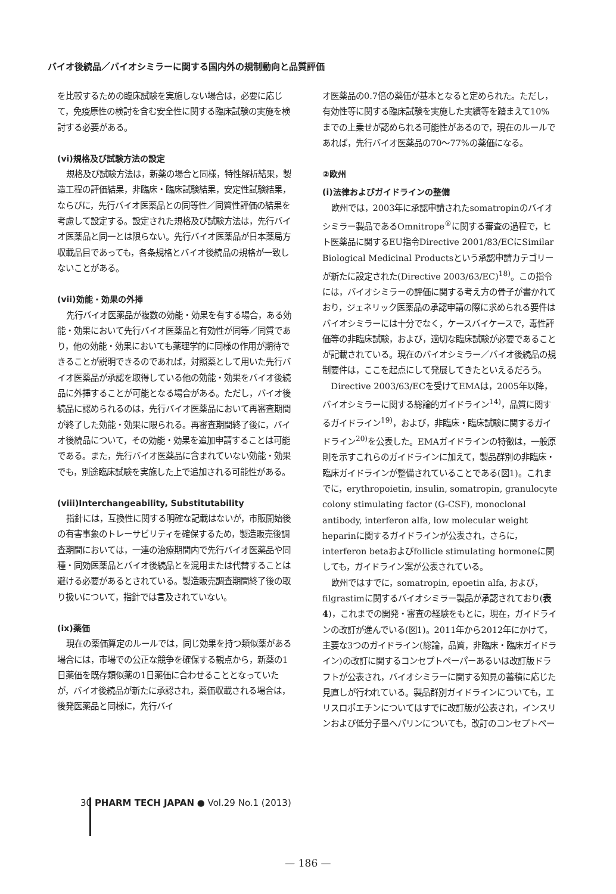バイオ後続品／バイオシミラーに関する国内外の規制動向と品質評価
を比較するための臨床試験を実施しない場合は，必要に応じて，免疫原性の検討を含む安全性に関する臨床試験の実施を検討する必要がある。
(vi)規格及び試験方法の設定
規格及び試験方法は，新薬の場合と同様，特性解析結果，製造工程の評価結果，非臨床・臨床試験結果，安定性試験結果，ならびに，先行バイオ医薬品との同等性／同質性評価の結果を考慮して設定する。設定された規格及び試験方法は，先行バイオ医薬品と同一とは限らない。先行バイオ医薬品が日本薬局方収載品目であっても，各条規格とバイオ後続品の規格が一致しないことがある。
(vii)効能・効果の外挿
先行バイオ医薬品が複数の効能・効果を有する場合，ある効能・効果において先行バイオ医薬品と有効性が同等／同質であり，他の効能・効果においても薬理学的に同様の作用が期待できることが説明できるのであれば，対照薬として用いた先行バイオ医薬品が承認を取得している他の効能・効果をバイオ後続品に外挿することが可能となる場合がある。ただし，バイオ後続品に認められるのは，先行バイオ医薬品において再審査期間が終了した効能・効果に限られる。再審査期間終了後に，バイオ後続品について，その効能・効果を追加申請することは可能である。また，先行バイオ医薬品に含まれていない効能・効果でも，別途臨床試験を実施した上で追加される可能性がある。
(viii)Interchangeability, Substitutability
指針には，互換性に関する明確な記載はないが，市販開始後の有害事象のトレーサビリティを確保するため，製造販売後調査期間においては，一連の治療期間内で先行バイオ医薬品や同種・同効医薬品とバイオ後続品とを混用または代替することは避ける必要があるとされている。製造販売調査期間終了後の取り扱いについて，指針では言及されていない。
(ix)薬価
現在の薬価算定のルールでは，同じ効果を持つ類似薬がある場合には，市場での公正な競争を確保する観点から，新薬の1日薬価を既存類似薬の1日薬価に合わせることとなっていたが，バイオ後続品が新たに承認され，薬価収載される場合は，後発医薬品と同様に，先行バイ
オ医薬品の0.7倍の薬価が基本となると定められた。ただし，有効性等に関する臨床試験を実施した実績等を踏まえて10%までの上乗せが認められる可能性があるので，現在のルールであれば，先行バイオ医薬品の70～77%の薬価になる。
②欧州
(i)法律およびガイドラインの整備
欧州では，2003年に承認申請されたsomatropinのバイオシミラー製品であるOmnitrope<sup>®</sup>に関する審査の過程で，ヒト医薬品に関するEU指令Directive 2001/83/ECにSimilar Biological Medicinal Productsという承認申請カテゴリーが新たに設定された(Directive 2003/63/EC)<sup>18)</sup>。この指令には，バイオシミラーの評価に関する考え方の骨子が書かれており，ジェネリック医薬品の承認申請の際に求められる要件はバイオシミラーには十分でなく，ケースバイケースで，毒性評価等の非臨床試験，および，適切な臨床試験が必要であることが記載されている。現在のバイオシミラー／バイオ後続品の規制要件は，ここを起点にして発展してきたといえるだろう。
Directive 2003/63/ECを受けてEMAは，2005年以降，バイオシミラーに関する総論的ガイドライン<sup>14)</sup>，品質に関するガイドライン<sup>19)</sup>，および，非臨床・臨床試験に関するガイドライン<sup>20)</sup>を公表した。EMAガイドラインの特徴は，一般原則を示すこれらのガイドラインに加えて，製品群別の非臨床・臨床ガイドラインが整備されていることである(図1)。これまでに，erythropoietin, insulin, somatropin, granulocyte colony stimulating factor (G-CSF), monoclonal antibody, interferon alfa, low molecular weight heparinに関するガイドラインが公表され，さらに，interferon betaおよびfollicle stimulating hormoneに関しても，ガイドライン案が公表されている。
欧州ではすでに，somatropin, epoetin alfa, および，filgrastimに関するバイオシミラー製品が承認されており(表4)，これまでの開発・審査の経験をもとに，現在，ガイドラインの改訂が進んでいる(図1)。2011年から2012年にかけて，主要な3つのガイドライン(総論，品質，非臨床・臨床ガイドライン)の改訂に関するコンセプトペーパーあるいは改訂版ドラフトが公表され，バイオシミラーに関する知見の蓄積に応じた見直しが行われている。製品群別ガイドラインについても，エリスロポエチンについてはすでに改訂版が公表され，インスリンおよび低分子量ヘパリンについても，改訂のコンセプトペー
30 PHARM TECH JAPAN ● Vol.29 No.1 (2013)
— 186 —